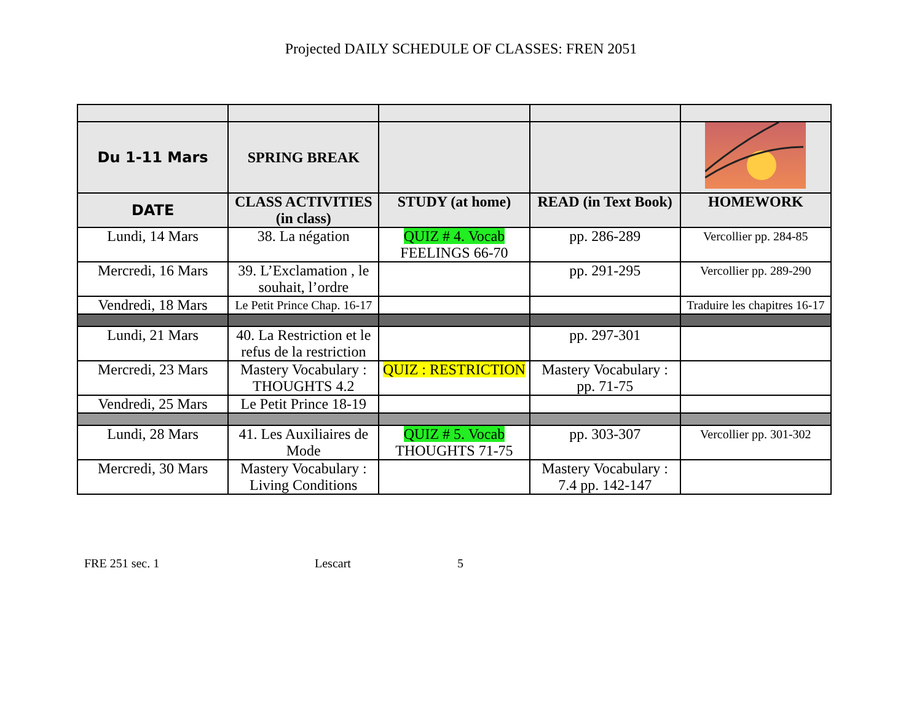Projected DAILY SCHEDULE OF CLASSES: FREN 2051
| Du 1-11 Mars | SPRING BREAK | | | |
| DATE | CLASS ACTIVITIES (in class) | STUDY (at home) | READ (in Text Book) | HOMEWORK |
| Lundi, 14 Mars | 38. La négation | QUIZ # 4. Vocab FEELINGS 66-70 | pp. 286-289 | Vercollier pp. 284-85 |
| Mercredi, 16 Mars | 39. L’Exclamation , le souhait, l’ordre | | pp. 291-295 | Vercollier pp. 289-290 |
| Vendredi, 18 Mars | Le Petit Prince Chap. 16-17 | | | Traduire les chapitres 16-17 |
| Lundi, 21 Mars | 40. La Restriction et le refus de la restriction | | pp. 297-301 | |
| Mercredi, 23 Mars | Mastery Vocabulary : THOUGHTS 4.2 | QUIZ : RESTRICTION | Mastery Vocabulary : pp. 71-75 | |
| Vendredi, 25 Mars | Le Petit Prince 18-19 | | | |
| Lundi, 28 Mars | 41. Les Auxiliaires de Mode | QUIZ # 5. Vocab THOUGHTS 71-75 | pp. 303-307 | Vercollier pp. 301-302 |
| Mercredi, 30 Mars | Mastery Vocabulary : Living Conditions | | Mastery Vocabulary : 7.4 pp. 142-147 | |
FRE 251 sec. 1 Lescart 5